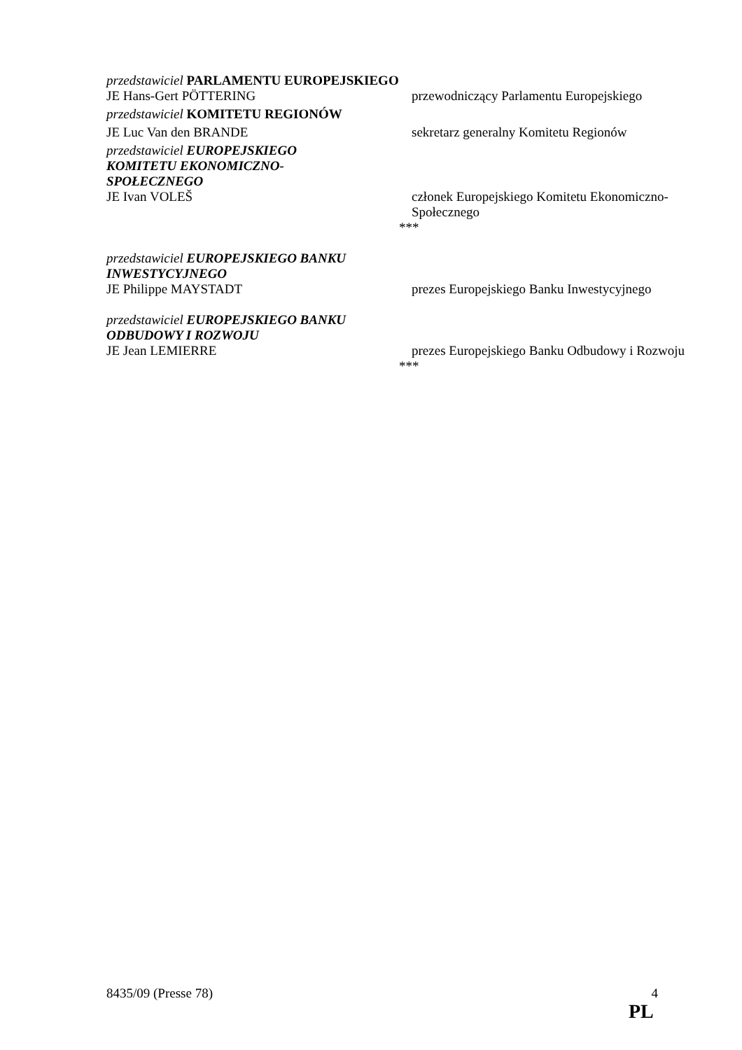przedstawiciel PARLAMENTU EUROPEJSKIEGO
JE Hans-Gert PÖTTERING przewodniczący Parlamentu Europejskiego
przedstawiciel KOMITETU REGIONÓW
JE Luc Van den BRANDE sekretarz generalny Komitetu Regionów
przedstawiciel EUROPEJSKIEGO KOMITETU EKONOMICZNO-SPOŁECZNEGO
JE Ivan VOLEŠ członek Europejskiego Komitetu Ekonomiczno-Społecznego
***
przedstawiciel EUROPEJSKIEGO BANKU INWESTYCYJNEGO
JE Philippe MAYSTADT prezes Europejskiego Banku Inwestycyjnego
przedstawiciel EUROPEJSKIEGO BANKU ODBUDOWY I ROZWOJU
JE Jean LEMIERRE prezes Europejskiego Banku Odbudowy i Rozwoju
***
8435/09 (Presse 78) 4
PL